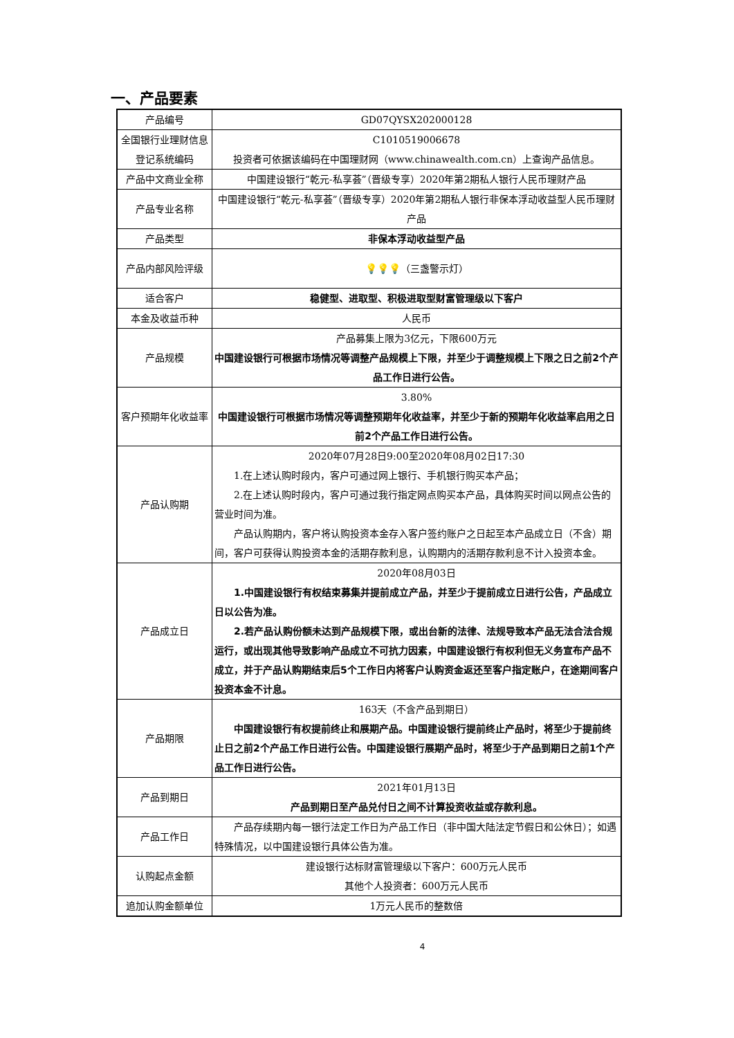一、产品要素
| 产品编号 | GD07QYSX202000128 |
| 全国银行业理财信息登记系统编码 | C1010519006678 投资者可依据该编码在中国理财网（www.chinawealth.com.cn）上查询产品信息。 |
| 产品中文商业全称 | 中国建设银行“乾元-私享荟”（晋级专享）2020年第2期私人银行人民币理财产品 |
| 产品专业名称 | 中国建设银行“乾元-私享荟”（晋级专享）2020年第2期私人银行非保本浮动收益型人民币理财产品 |
| 产品类型 | 非保本浮动收益型产品 |
| 产品内部风险评级 | 💡💡💡 （三盏警示灯） |
| 适合客户 | 稳健型、进取型、积极进取型财富管理级以下客户 |
| 本金及收益币种 | 人民币 |
| 产品规模 | 产品募集上限为3亿元，下限600万元 中国建设银行可根据市场情况等调整产品规模上下限，并至少于调整规模上下限之日之前2个产品工作日进行公告。 |
| 客户预期年化收益率 | 3.80% 中国建设银行可根据市场情况等调整预期年化收益率，并至少于新的预期年化收益率启用之日前2个产品工作日进行公告。 |
| 产品认购期 | 2020年07月28日9:00至2020年08月02日17:30 1.在上述认购时段内，客户可通过网上银行、手机银行购买本产品； 2.在上述认购时段内，客户可通过我行指定网点购买本产品，具体购买时间以网点公告的营业时间为准。 产品认购期内，客户将认购投资本金存入客户签约账户之日起至本产品成立日（不含）期间，客户可获得认购投资本金的活期存款利息，认购期内的活期存款利息不计入投资本金。 |
| 产品成立日 | 2020年08月03日 1.中国建设银行有权结束募集并提前成立产品，并至少于提前成立日进行公告，产品成立日以公告为准。 2.若产品认购份额未达到产品规模下限，或出台新的法律、法规导致本产品无法合法合规运行，或出现其他导致影响产品成立不可抗力因素，中国建设银行有权利但无义务宣布产品不成立，并于产品认购期结束后5个工作日内将客户认购资金返还至客户指定账户，在途期间客户投资本金不计息。 |
| 产品期限 | 163天（不含产品到期日） 中国建设银行有权提前终止和展期产品。中国建设银行提前终止产品时，将至少于提前终止日之前2个产品工作日进行公告。中国建设银行展期产品时，将至少于产品到期日之前1个产品工作日进行公告。 |
| 产品到期日 | 2021年01月13日 产品到期日至产品兑付日之间不计算投资收益或存款利息。 |
| 产品工作日 | 产品存续期内每一银行法定工作日为产品工作日（非中国大陆法定节假日和公休日）；如遇特殊情况，以中国建设银行具体公告为准。 |
| 认购起点金额 | 建设银行达标财富管理级以下客户：600万元人民币 其他个人投资者：600万元人民币 |
| 追加认购金额单位 | 1万元人民币的整数倍 |
4